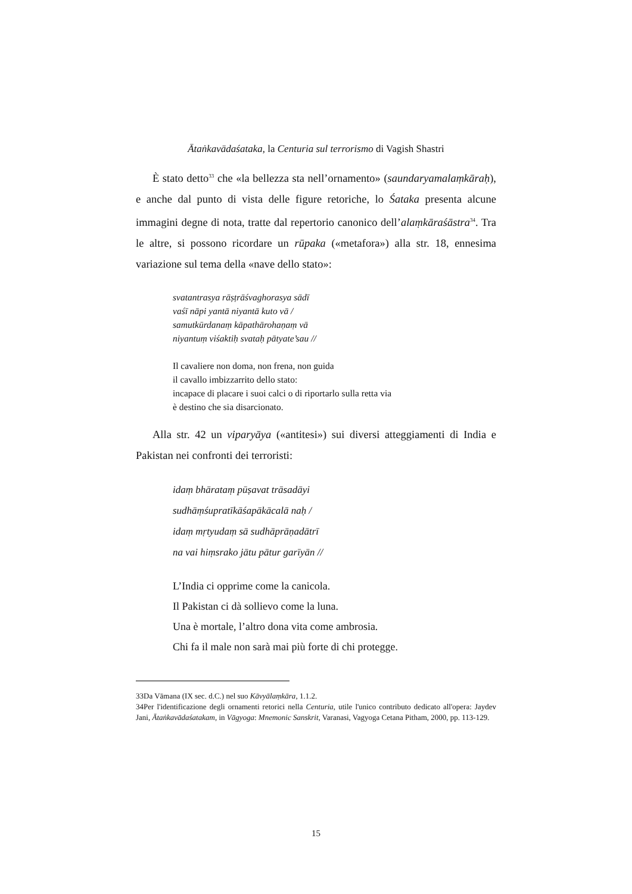Ātaṅkavādaśataka, la Centuria sul terrorismo di Vagish Shastri
È stato detto<sup>33</sup> che «la bellezza sta nell’ornamento» (saundaryamalaṃkāraḥ), e anche dal punto di vista delle figure retoriche, lo Śataka presenta alcune immagini degne di nota, tratte dal repertorio canonico dell’alaṃkāraśāstra<sup>34</sup>. Tra le altre, si possono ricordare un rūpaka («metafora») alla str. 18, ennesima variazione sul tema della «nave dello stato»:
svatantrasya rāṣṭrāśvaghorasya sādī
vaśī nāpi yantā niyantā kuto vā /
samutkūrdanaṃ kāpathārohaṇaṃ vā
niyantuṃ viśaktiḥ svataḥ pātyate’sau //
Il cavaliere non doma, non frena, non guida
il cavallo imbizzarrito dello stato:
incapace di placare i suoi calci o di riportarlo sulla retta via
è destino che sia disarcionato.
Alla str. 42 un viparyāya («antitesi») sui diversi atteggiamenti di India e Pakistan nei confronti dei terroristi:
idaṃ bhārataṃ pūṣavat trāsadāyi
sudhāṃśupratīkāśapākācalā naḥ /
idaṃ mṛtyudaṃ sā sudhāprāṇadātrī
na vai hiṃsrako jātu pātur garīyān //
L’India ci opprime come la canicola.
Il Pakistan ci dà sollievo come la luna.
Una è mortale, l’altro dona vita come ambrosia.
Chi fa il male non sarà mai più forte di chi protegge.
33Da Vāmana (IX sec. d.C.) nel suo Kāvyālaṃkāra, 1.1.2.
34Per l'identificazione degli ornamenti retorici nella Centuria, utile l'unico contributo dedicato all'opera: Jaydev Jani, Ātaṅkavādaśatakam, in Vāgyoga: Mnemonic Sanskrit, Varanasi, Vagyoga Cetana Pitham, 2000, pp. 113-129.
15